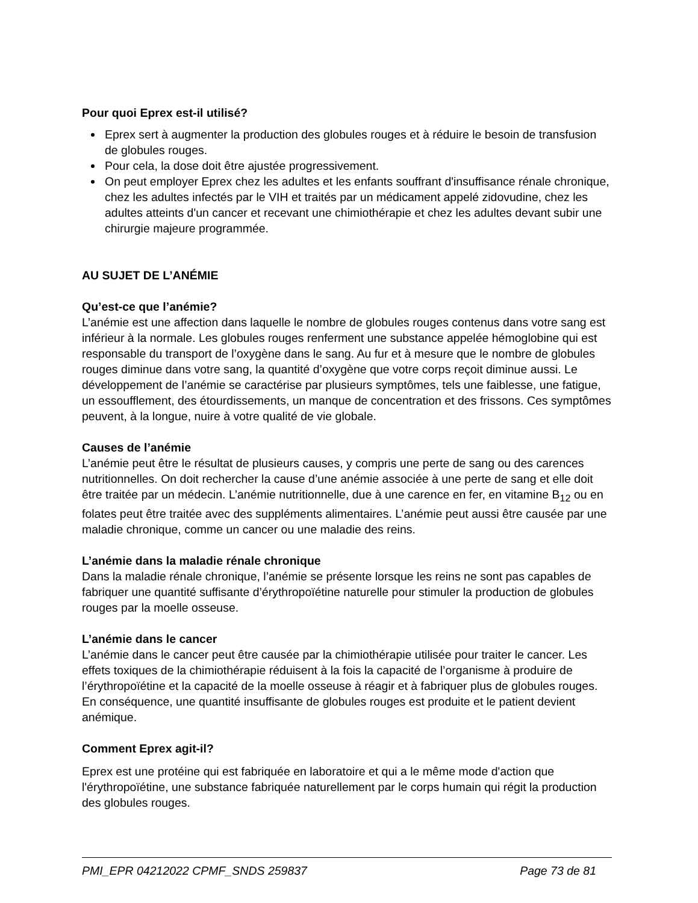Pour quoi Eprex est-il utilisé?
Eprex sert à augmenter la production des globules rouges et à réduire le besoin de transfusion de globules rouges.
Pour cela, la dose doit être ajustée progressivement.
On peut employer Eprex chez les adultes et les enfants souffrant d'insuffisance rénale chronique, chez les adultes infectés par le VIH et traités par un médicament appelé zidovudine, chez les adultes atteints d'un cancer et recevant une chimiothérapie et chez les adultes devant subir une chirurgie majeure programmée.
AU SUJET DE L’ANÉMIE
Qu’est-ce que l’anémie?
L’anémie est une affection dans laquelle le nombre de globules rouges contenus dans votre sang est inférieur à la normale. Les globules rouges renferment une substance appelée hémoglobine qui est responsable du transport de l’oxygène dans le sang. Au fur et à mesure que le nombre de globules rouges diminue dans votre sang, la quantité d’oxygène que votre corps reçoit diminue aussi. Le développement de l’anémie se caractérise par plusieurs symptômes, tels une faiblesse, une fatigue, un essoufflement, des étourdissements, un manque de concentration et des frissons. Ces symptômes peuvent, à la longue, nuire à votre qualité de vie globale.
Causes de l’anémie
L’anémie peut être le résultat de plusieurs causes, y compris une perte de sang ou des carences nutritionnelles. On doit rechercher la cause d’une anémie associée à une perte de sang et elle doit être traitée par un médecin. L’anémie nutritionnelle, due à une carence en fer, en vitamine B<sub>12</sub> ou en folates peut être traitée avec des suppléments alimentaires. L’anémie peut aussi être causée par une maladie chronique, comme un cancer ou une maladie des reins.
L’anémie dans la maladie rénale chronique
Dans la maladie rénale chronique, l’anémie se présente lorsque les reins ne sont pas capables de fabriquer une quantité suffisante d’érythropoïétine naturelle pour stimuler la production de globules rouges par la moelle osseuse.
L’anémie dans le cancer
L’anémie dans le cancer peut être causée par la chimiothérapie utilisée pour traiter le cancer. Les effets toxiques de la chimiothérapie réduisent à la fois la capacité de l’organisme à produire de l’érythropoïétine et la capacité de la moelle osseuse à réagir et à fabriquer plus de globules rouges. En conséquence, une quantité insuffisante de globules rouges est produite et le patient devient anémique.
Comment Eprex agit-il?
Eprex est une protéine qui est fabriquée en laboratoire et qui a le même mode d'action que l'érythropoïétine, une substance fabriquée naturellement par le corps humain qui régit la production des globules rouges.
PMI_EPR 04212022 CPMF_SNDS 259837 Page 73 de 81